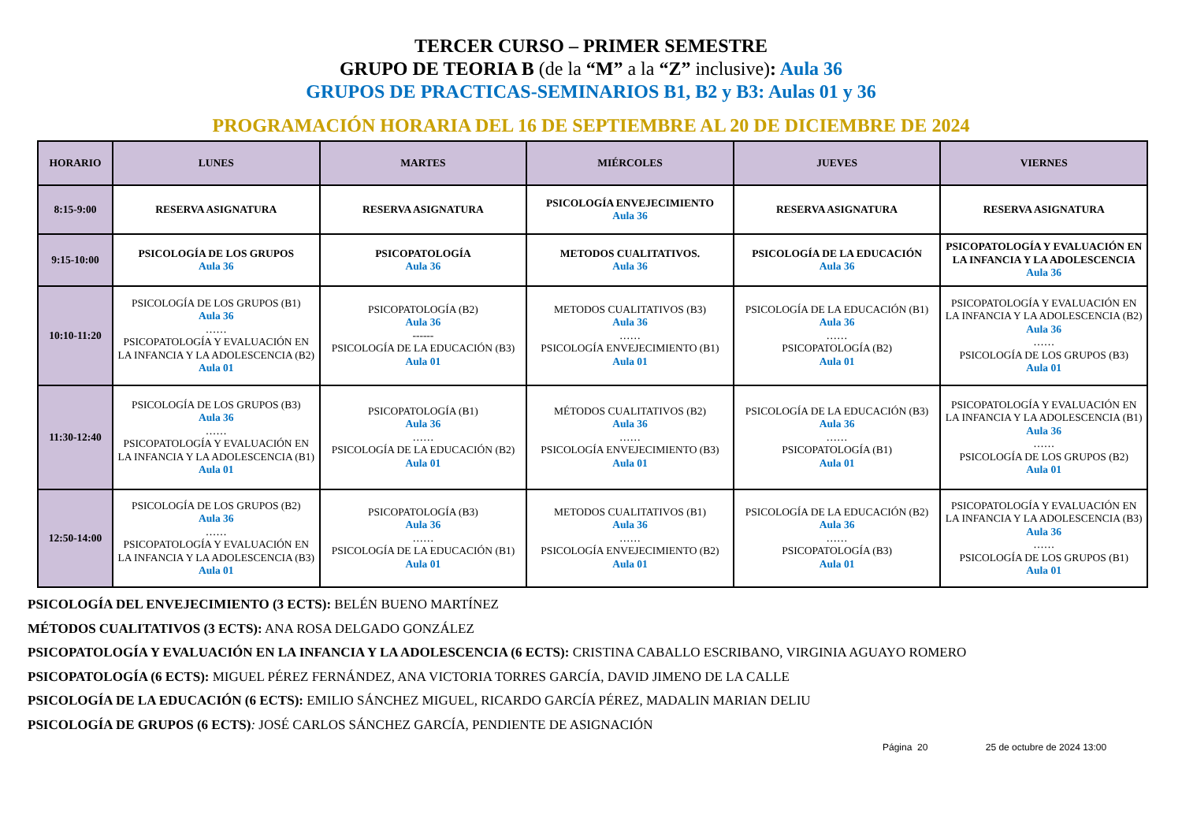TERCER CURSO – PRIMER SEMESTRE
GRUPO DE TEORIA B (de la “M” a la “Z” inclusive): Aula 36
GRUPOS DE PRACTICAS-SEMINARIOS B1, B2 y B3: Aulas 01 y 36
PROGRAMACIÓN HORARIA DEL 16 DE SEPTIEMBRE AL 20 DE DICIEMBRE DE 2024
| HORARIO | LUNES | MARTES | MIÉRCOLES | JUEVES | VIERNES |
| --- | --- | --- | --- | --- | --- |
| 8:15-9:00 | RESERVA ASIGNATURA | RESERVA ASIGNATURA | PSICOLOGÍA ENVEJECIMIENTO Aula 36 | RESERVA ASIGNATURA | RESERVA ASIGNATURA |
| 9:15-10:00 | PSICOLOGÍA DE LOS GRUPOS Aula 36 | PSICOPATOLOGÍA Aula 36 | METODOS CUALITATIVOS. Aula 36 | PSICOLOGÍA DE LA EDUCACIÓN Aula 36 | PSICOPATOLOGÍA Y EVALUACIÓN EN LA INFANCIA Y LA ADOLESCENCIA Aula 36 |
| 10:10-11:20 | PSICOLOGÍA DE LOS GRUPOS (B1) Aula 36 …… PSICOPATOLOGÍA Y EVALUACIÓN EN LA INFANCIA Y LA ADOLESCENCIA (B2) Aula 01 | PSICOPATOLOGÍA (B2) Aula 36 ------ PSICOLOGÍA DE LA EDUCACIÓN (B3) Aula 01 | METODOS CUALITATIVOS (B3) Aula 36 …… PSICOLOGÍA ENVEJECIMIENTO (B1) Aula 01 | PSICOLOGÍA DE LA EDUCACIÓN (B1) Aula 36 …… PSICOPATOLOGÍA (B2) Aula 01 | PSICOPATOLOGÍA Y EVALUACIÓN EN LA INFANCIA Y LA ADOLESCENCIA (B2) Aula 36 …… PSICOLOGÍA DE LOS GRUPOS (B3) Aula 01 |
| 11:30-12:40 | PSICOLOGÍA DE LOS GRUPOS (B3) Aula 36 …… PSICOPATOLOGÍA Y EVALUACIÓN EN LA INFANCIA Y LA ADOLESCENCIA (B1) Aula 01 | PSICOPATOLOGÍA (B1) Aula 36 …… PSICOLOGÍA DE LA EDUCACIÓN (B2) Aula 01 | MÉTODOS CUALITATIVOS (B2) Aula 36 …… PSICOLOGÍA ENVEJECIMIENTO (B3) Aula 01 | PSICOLOGÍA DE LA EDUCACIÓN (B3) Aula 36 …… PSICOPATOLOGÍA (B1) Aula 01 | PSICOPATOLOGÍA Y EVALUACIÓN EN LA INFANCIA Y LA ADOLESCENCIA (B1) Aula 36 …… PSICOLOGÍA DE LOS GRUPOS (B2) Aula 01 |
| 12:50-14:00 | PSICOLOGÍA DE LOS GRUPOS (B2) Aula 36 …… PSICOPATOLOGÍA Y EVALUACIÓN EN LA INFANCIA Y LA ADOLESCENCIA (B3) Aula 01 | PSICOPATOLOGÍA (B3) Aula 36 …… PSICOLOGÍA DE LA EDUCACIÓN (B1) Aula 01 | METODOS CUALITATIVOS (B1) Aula 36 …… PSICOLOGÍA ENVEJECIMIENTO (B2) Aula 01 | PSICOLOGÍA DE LA EDUCACIÓN (B2) Aula 36 …… PSICOPATOLOGÍA (B3) Aula 01 | PSICOPATOLOGÍA Y EVALUACIÓN EN LA INFANCIA Y LA ADOLESCENCIA (B3) Aula 36 …… PSICOLOGÍA DE LOS GRUPOS (B1) Aula 01 |
PSICOLOGÍA DEL ENVEJECIMIENTO (3 ECTS): BELÉN BUENO MARTÍNEZ
MÉTODOS CUALITATIVOS (3 ECTS): ANA ROSA DELGADO GONZÁLEZ
PSICOPATOLOGÍA Y EVALUACIÓN EN LA INFANCIA Y LA ADOLESCENCIA (6 ECTS): CRISTINA CABALLO ESCRIBANO, VIRGINIA AGUAYO ROMERO
PSICOPATOLOGÍA (6 ECTS): MIGUEL PÉREZ FERNÁNDEZ, ANA VICTORIA TORRES GARCÍA, DAVID JIMENO DE LA CALLE
PSICOLOGÍA DE LA EDUCACIÓN (6 ECTS): EMILIO SÁNCHEZ MIGUEL, RICARDO GARCÍA PÉREZ, MADALIN MARIAN DELIU
PSICOLOGÍA DE GRUPOS (6 ECTS): JOSÉ CARLOS SÁNCHEZ GARCÍA, PENDIENTE DE ASIGNACIÓN
Página 20 25 de octubre de 2024 13:00